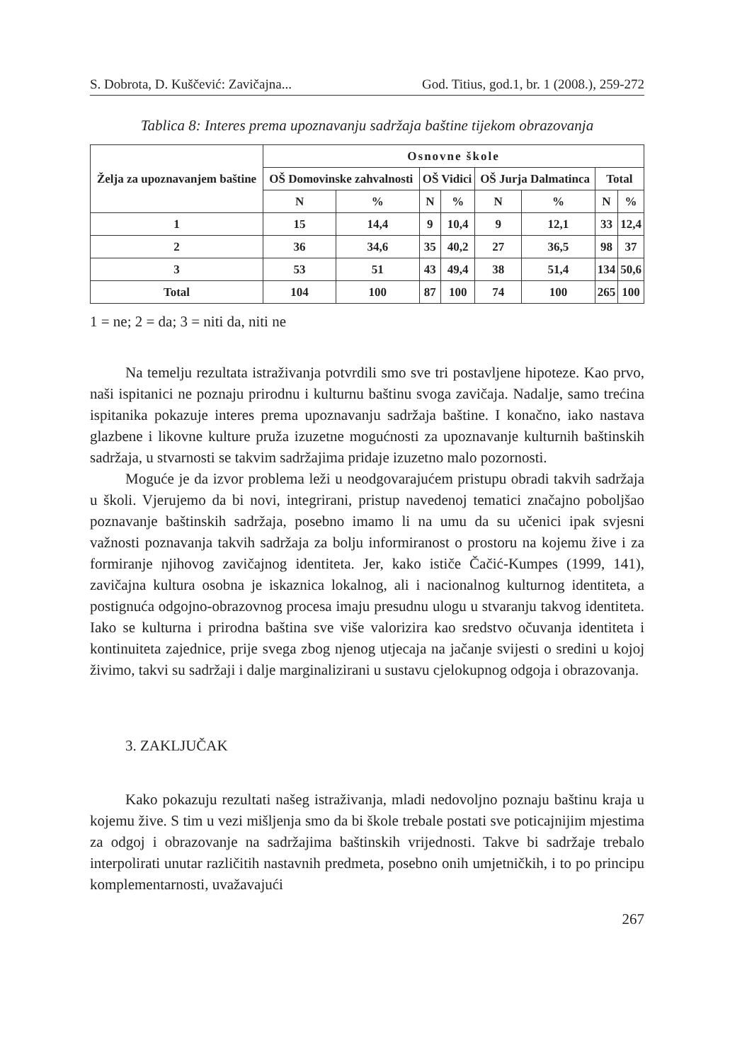S. Dobrota, D. Kuščević: Zavičajna... God. Titius, god.1, br. 1 (2008.), 259-272
Tablica 8: Interes prema upoznavanju sadržaja baštine tijekom obrazovanja
| Želja za upoznavanjem baštine | Osnovne škole | | | | | | | |
| --- | --- | --- | --- | --- | --- | --- | --- | --- |
| | OŠ Domovinske zahvalnosti | | OŠ Vidici | | OŠ Jurja Dalmatinca | | Total | |
| | N | % | N | % | N | % | N | % |
| 1 | 15 | 14,4 | 9 | 10,4 | 9 | 12,1 | 33 | 12,4 |
| 2 | 36 | 34,6 | 35 | 40,2 | 27 | 36,5 | 98 | 37 |
| 3 | 53 | 51 | 43 | 49,4 | 38 | 51,4 | 134 | 50,6 |
| Total | 104 | 100 | 87 | 100 | 74 | 100 | 265 | 100 |
1 = ne; 2 = da; 3 = niti da, niti ne
Na temelju rezultata istraživanja potvrdili smo sve tri postavljene hipoteze. Kao prvo, naši ispitanici ne poznaju prirodnu i kulturnu baštinu svoga zavičaja. Nadalje, samo trećina ispitanika pokazuje interes prema upoznavanju sadržaja baštine. I konačno, iako nastava glazbene i likovne kulture pruža izuzetne mogućnosti za upoznavanje kulturnih baštinskih sadržaja, u stvarnosti se takvim sadržajima pridaje izuzetno malo pozornosti.
Moguće je da izvor problema leži u neodgovarajućem pristupu obradi takvih sadržaja u školi. Vjerujemo da bi novi, integrirani, pristup navedenoj tematici značajno poboljšao poznavanje baštinskih sadržaja, posebno imamo li na umu da su učenici ipak svjesni važnosti poznavanja takvih sadržaja za bolju informiranost o prostoru na kojemu žive i za formiranje njihovog zavičajnog identiteta. Jer, kako ističe Čačić-Kumpes (1999, 141), zavičajna kultura osobna je iskaznica lokalnog, ali i nacionalnog kulturnog identiteta, a postignuća odgojno-obrazovnog procesa imaju presudnu ulogu u stvaranju takvog identiteta. Iako se kulturna i prirodna baština sve više valorizira kao sredstvo očuvanja identiteta i kontinuiteta zajednice, prije svega zbog njenog utjecaja na jačanje svijesti o sredini u kojoj živimo, takvi su sadržaji i dalje marginalizirani u sustavu cjelokupnog odgoja i obrazovanja.
3. ZAKLJUČAK
Kako pokazuju rezultati našeg istraživanja, mladi nedovoljno poznaju baštinu kraja u kojemu žive. S tim u vezi mišljenja smo da bi škole trebale postati sve poticajnijim mjestima za odgoj i obrazovanje na sadržajima baštinskih vrijednosti. Takve bi sadržaje trebalo interpolirati unutar različitih nastavnih predmeta, posebno onih umjetničkih, i to po principu komplementarnosti, uvažavajući
267